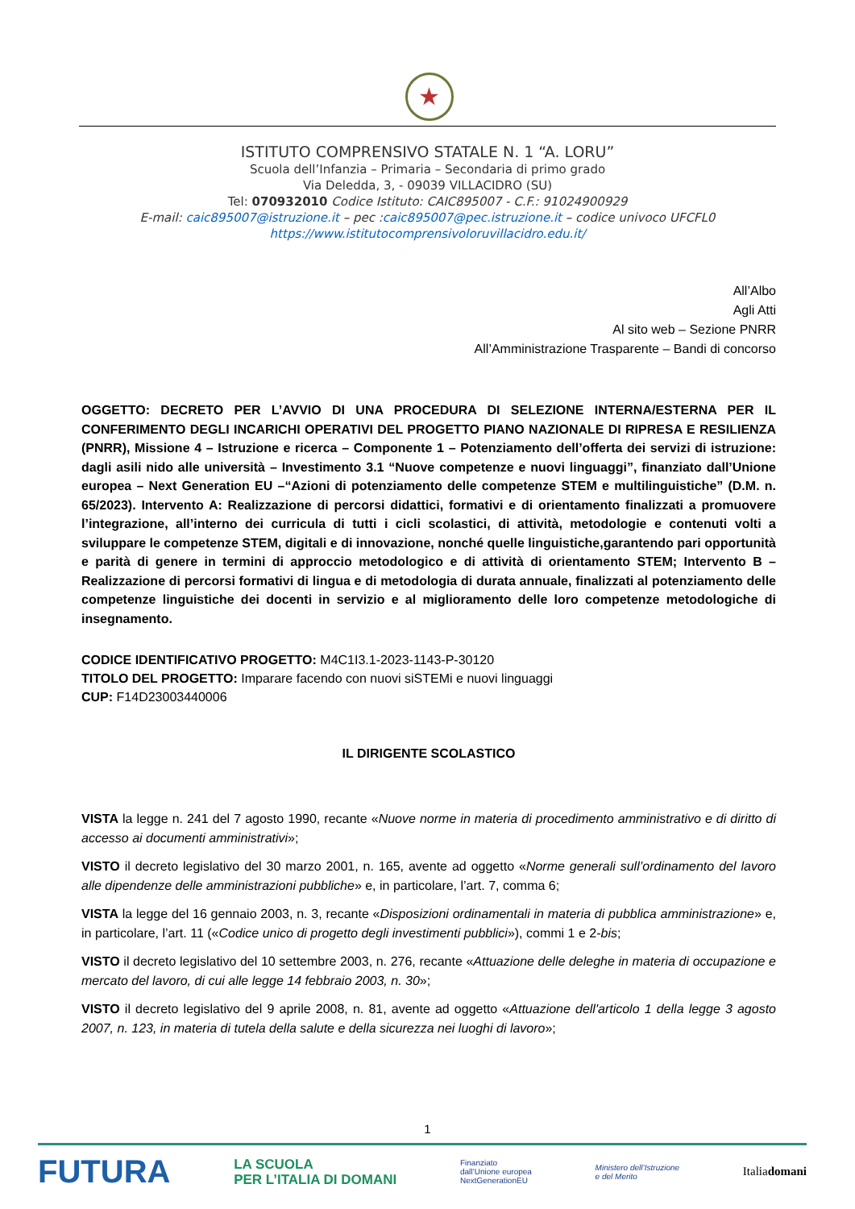★
ISTITUTO COMPRENSIVO STATALE N. 1 “A. LORU”
Scuola dell’Infanzia – Primaria – Secondaria di primo grado
Via Deledda, 3, - 09039 VILLACIDRO (SU)
Tel: 070932010 Codice Istituto: CAIC895007 - C.F.: 91024900929
E-mail: caic895007@istruzione.it – pec :caic895007@pec.istruzione.it – codice univoco UFCFL0
https://www.istitutocomprensivoloruvillacidro.edu.it/
All’Albo
Agli Atti
Al sito web – Sezione PNRR
All’Amministrazione Trasparente – Bandi di concorso
OGGETTO: DECRETO PER L’AVVIO DI UNA PROCEDURA DI SELEZIONE INTERNA/ESTERNA PER IL CONFERIMENTO DEGLI INCARICHI OPERATIVI DEL PROGETTO PIANO NAZIONALE DI RIPRESA E RESILIENZA (PNRR), Missione 4 – Istruzione e ricerca – Componente 1 – Potenziamento dell’offerta dei servizi di istruzione: dagli asili nido alle università – Investimento 3.1 “Nuove competenze e nuovi linguaggi”, finanziato dall’Unione europea – Next Generation EU –“Azioni di potenziamento delle competenze STEM e multilinguistiche” (D.M. n. 65/2023). Intervento A: Realizzazione di percorsi didattici, formativi e di orientamento finalizzati a promuovere l’integrazione, all’interno dei curricula di tutti i cicli scolastici, di attività, metodologie e contenuti volti a sviluppare le competenze STEM, digitali e di innovazione, nonché quelle linguistiche,garantendo pari opportunità e parità di genere in termini di approccio metodologico e di attività di orientamento STEM; Intervento B – Realizzazione di percorsi formativi di lingua e di metodologia di durata annuale, finalizzati al potenziamento delle competenze linguistiche dei docenti in servizio e al miglioramento delle loro competenze metodologiche di insegnamento.
CODICE IDENTIFICATIVO PROGETTO: M4C1I3.1-2023-1143-P-30120
TITOLO DEL PROGETTO: Imparare facendo con nuovi siSTEMi e nuovi linguaggi
CUP: F14D23003440006
IL DIRIGENTE SCOLASTICO
VISTA la legge n. 241 del 7 agosto 1990, recante «Nuove norme in materia di procedimento amministrativo e di diritto di accesso ai documenti amministrativi»;
VISTO il decreto legislativo del 30 marzo 2001, n. 165, avente ad oggetto «Norme generali sull’ordinamento del lavoro alle dipendenze delle amministrazioni pubbliche» e, in particolare, l’art. 7, comma 6;
VISTA la legge del 16 gennaio 2003, n. 3, recante «Disposizioni ordinamentali in materia di pubblica amministrazione» e, in particolare, l’art. 11 («Codice unico di progetto degli investimenti pubblici»), commi 1 e 2-bis;
VISTO il decreto legislativo del 10 settembre 2003, n. 276, recante «Attuazione delle deleghe in materia di occupazione e mercato del lavoro, di cui alle legge 14 febbraio 2003, n. 30»;
VISTO il decreto legislativo del 9 aprile 2008, n. 81, avente ad oggetto «Attuazione dell'articolo 1 della legge 3 agosto 2007, n. 123, in materia di tutela della salute e della sicurezza nei luoghi di lavoro»;
1
FUTURA LA SCUOLA
PER L’ITALIA DI DOMANI Finanziato
dall’Unione europea
NextGenerationEU Ministero dell’Istruzione
e del Merito Italiadomani